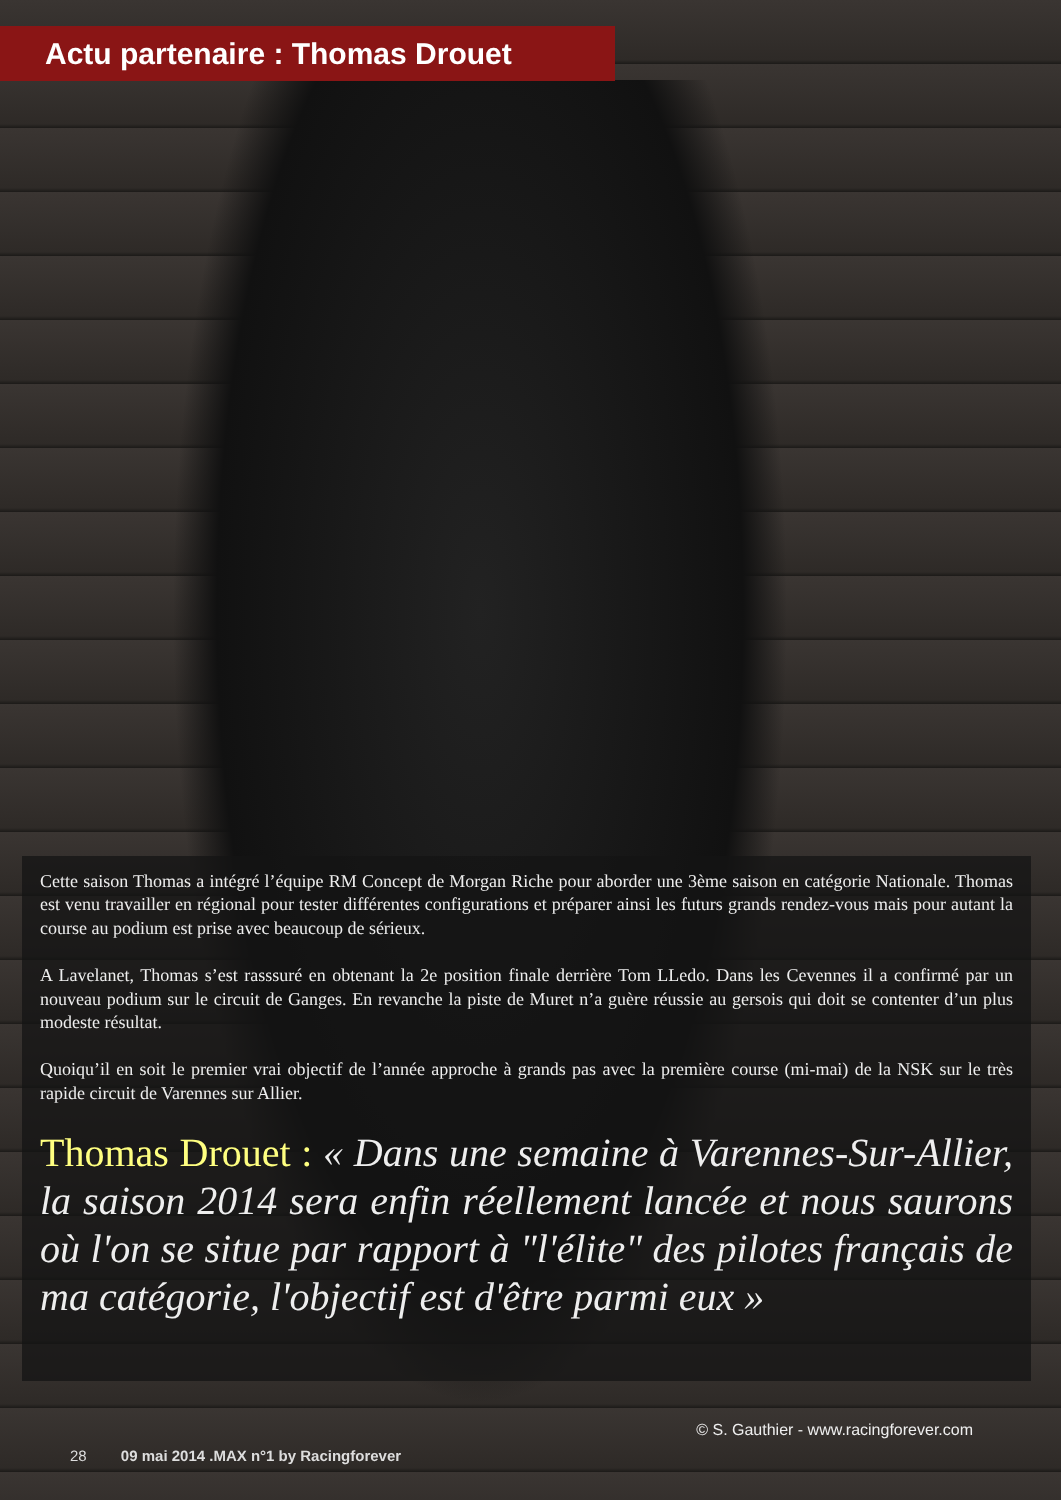Actu partenaire : Thomas Drouet
Cette saison Thomas a intégré l’équipe RM Concept de Morgan Riche pour aborder une 3ème saison en catégorie Nationale. Thomas est venu travailler en régional pour tester différentes configurations et préparer ainsi les futurs grands rendez-vous mais pour autant la course au podium est prise avec beaucoup de sérieux.
A Lavelanet, Thomas s’est rasssuré en obtenant la 2e position finale derrière Tom LLedo. Dans les Cevennes il a confirmé par un nouveau podium sur le circuit de Ganges. En revanche la piste de Muret n’a guère réussie au gersois qui doit se contenter d’un plus modeste résultat.
Quoiqu’il en soit le premier vrai objectif de l’année approche à grands pas avec la première course (mi-mai) de la NSK sur le très rapide circuit de Varennes sur Allier.
Thomas Drouet : « Dans une semaine à Varennes-Sur-Allier, la saison 2014 sera enfin réellement lancée et nous saurons où l'on se situe par rapport à "l'élite" des pilotes français de ma catégorie, l'objectif est d'être parmi eux »
© S. Gauthier - www.racingforever.com
28 09 mai 2014 .MAX n°1 by Racingforever